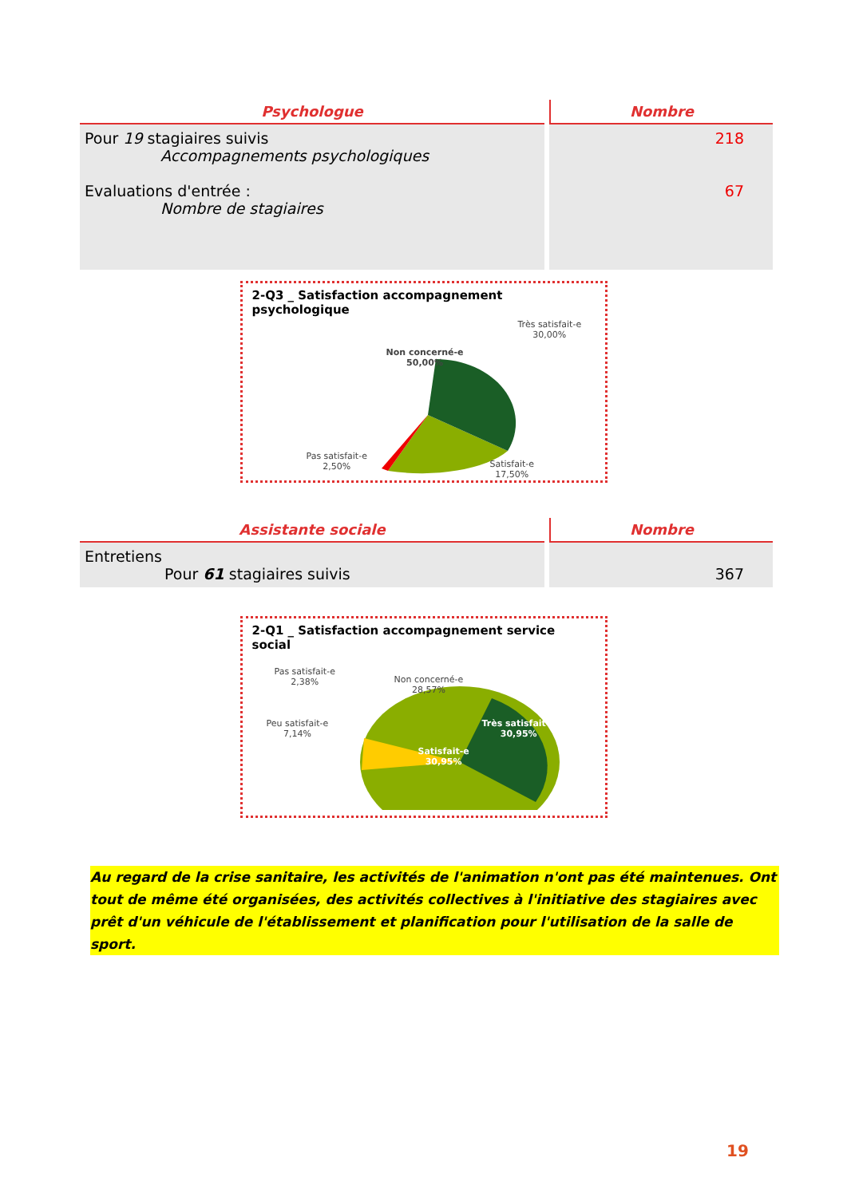| Psychologue | Nombre |
| --- | --- |
| Pour 19 stagiaires suivis Accompagnements psychologiques Evaluations d'entrée : Nombre de stagiaires | 218 67 |
2-Q3 _ Satisfaction accompagnement psychologique
Non concerné-e
50,00%
Très satisfait-e
30,00%
Pas satisfait-e
2,50%
Satisfait-e
17,50%
| Assistante sociale | Nombre |
| --- | --- |
| Entretiens Pour 61 stagiaires suivis | 367 |
2-Q1 _ Satisfaction accompagnement service social
Pas satisfait-e
2,38%
Non concerné-e
28,57%
Peu satisfait-e
7,14%
Très satisfait-e
30,95%
Satisfait-e
30,95%
Au regard de la crise sanitaire, les activités de l'animation n'ont pas été maintenues. Ont tout de même été organisées, des activités collectives à l'initiative des stagiaires avec prêt d'un véhicule de l'établissement et planification pour l'utilisation de la salle de sport.
19